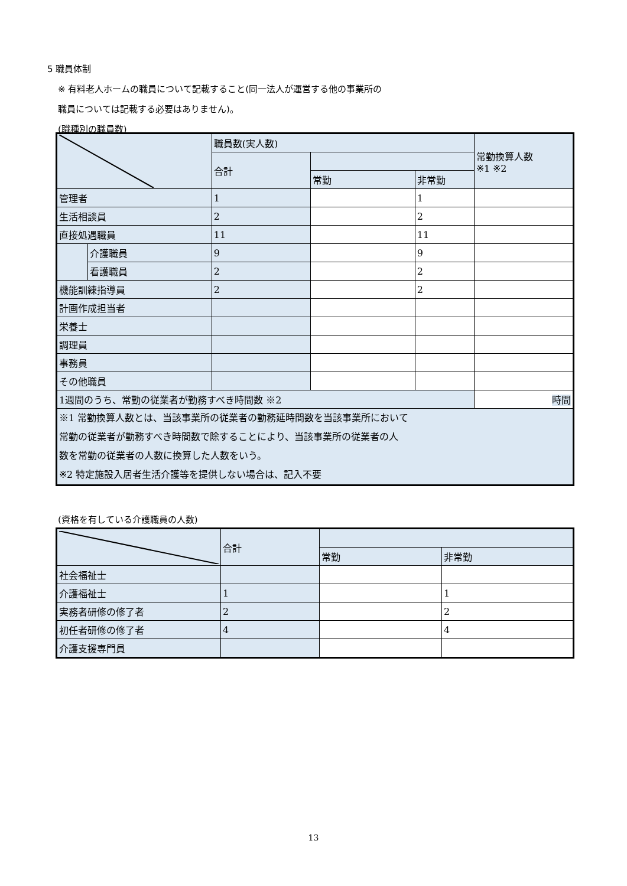5 職員体制
※ 有料老人ホームの職員について記載すること(同一法人が運営する他の事業所の
職員については記載する必要はありません)。
(職種別の職員数)
| | | 職員数(実人数) | | | 常勤換算人数 ※1 ※2 |
| | | 合計 | | | |
| | | | 常勤 | 非常勤 | |
| 管理者 | | 1 | | 1 | |
| 生活相談員 | | 2 | | 2 | |
| 直接処遇職員 | | 11 | | 11 | |
| | 介護職員 | 9 | | 9 | |
| | 看護職員 | 2 | | 2 | |
| 機能訓練指導員 | | 2 | | 2 | |
| 計画作成担当者 | | | | | |
| 栄養士 | | | | | |
| 調理員 | | | | | |
| 事務員 | | | | | |
| その他職員 | | | | | |
| 1週間のうち、常勤の従業者が勤務すべき時間数 ※2 | | | | | 時間 |
| ※1 常勤換算人数とは、当該事業所の従業者の勤務延時間数を当該事業所において 常勤の従業者が勤務すべき時間数で除することにより、当該事業所の従業者の人 数を常勤の従業者の人数に換算した人数をいう。 ※2 特定施設入居者生活介護等を提供しない場合は、記入不要 | | | | | |
(資格を有している介護職員の人数)
| | 合計 | | |
| | | 常勤 | 非常勤 |
| 社会福祉士 | | | |
| 介護福祉士 | 1 | | 1 |
| 実務者研修の修了者 | 2 | | 2 |
| 初任者研修の修了者 | 4 | | 4 |
| 介護支援専門員 | | | |
13